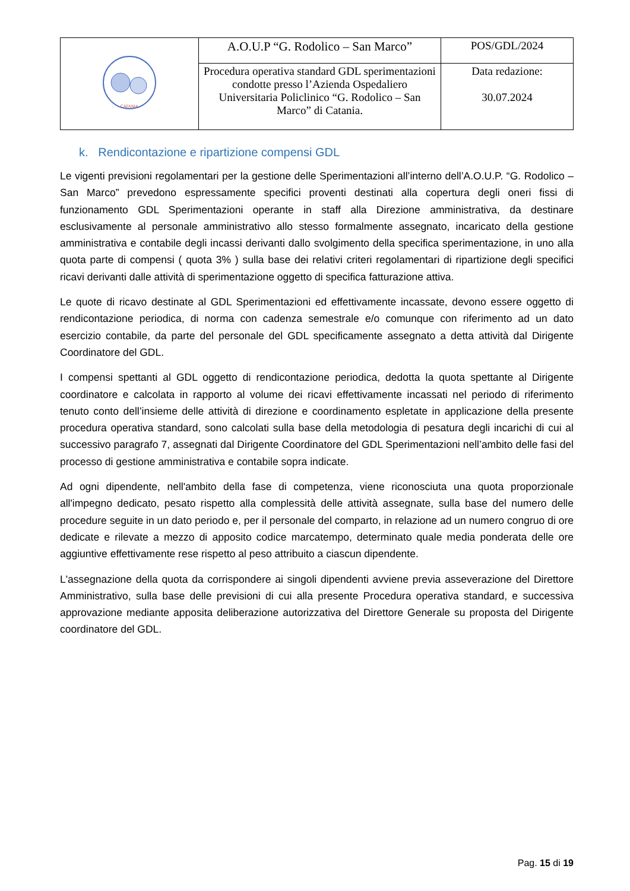| CATANIA | A.O.U.P “G. Rodolico – San Marco” | POS/GDL/2024 |
| | Procedura operativa standard GDL sperimentazioni condotte presso l’Azienda Ospedaliero Universitaria Policlinico “G. Rodolico – San Marco” di Catania. | Data redazione: 30.07.2024 |
k. Rendicontazione e ripartizione compensi GDL
Le vigenti previsioni regolamentari per la gestione delle Sperimentazioni all’interno dell’A.O.U.P. “G. Rodolico – San Marco” prevedono espressamente specifici proventi destinati alla copertura degli oneri fissi di funzionamento GDL Sperimentazioni operante in staff alla Direzione amministrativa, da destinare esclusivamente al personale amministrativo allo stesso formalmente assegnato, incaricato della gestione amministrativa e contabile degli incassi derivanti dallo svolgimento della specifica sperimentazione, in uno alla quota parte di compensi ( quota 3% ) sulla base dei relativi criteri regolamentari di ripartizione degli specifici ricavi derivanti dalle attività di sperimentazione oggetto di specifica fatturazione attiva.
Le quote di ricavo destinate al GDL Sperimentazioni ed effettivamente incassate, devono essere oggetto di rendicontazione periodica, di norma con cadenza semestrale e/o comunque con riferimento ad un dato esercizio contabile, da parte del personale del GDL specificamente assegnato a detta attività dal Dirigente Coordinatore del GDL.
I compensi spettanti al GDL oggetto di rendicontazione periodica, dedotta la quota spettante al Dirigente coordinatore e calcolata in rapporto al volume dei ricavi effettivamente incassati nel periodo di riferimento tenuto conto dell’insieme delle attività di direzione e coordinamento espletate in applicazione della presente procedura operativa standard, sono calcolati sulla base della metodologia di pesatura degli incarichi di cui al successivo paragrafo 7, assegnati dal Dirigente Coordinatore del GDL Sperimentazioni nell’ambito delle fasi del processo di gestione amministrativa e contabile sopra indicate.
Ad ogni dipendente, nell'ambito della fase di competenza, viene riconosciuta una quota proporzionale all'impegno dedicato, pesato rispetto alla complessità delle attività assegnate, sulla base del numero delle procedure seguite in un dato periodo e, per il personale del comparto, in relazione ad un numero congruo di ore dedicate e rilevate a mezzo di apposito codice marcatempo, determinato quale media ponderata delle ore aggiuntive effettivamente rese rispetto al peso attribuito a ciascun dipendente.
L'assegnazione della quota da corrispondere ai singoli dipendenti avviene previa asseverazione del Direttore Amministrativo, sulla base delle previsioni di cui alla presente Procedura operativa standard, e successiva approvazione mediante apposita deliberazione autorizzativa del Direttore Generale su proposta del Dirigente coordinatore del GDL.
Pag. 15 di 19